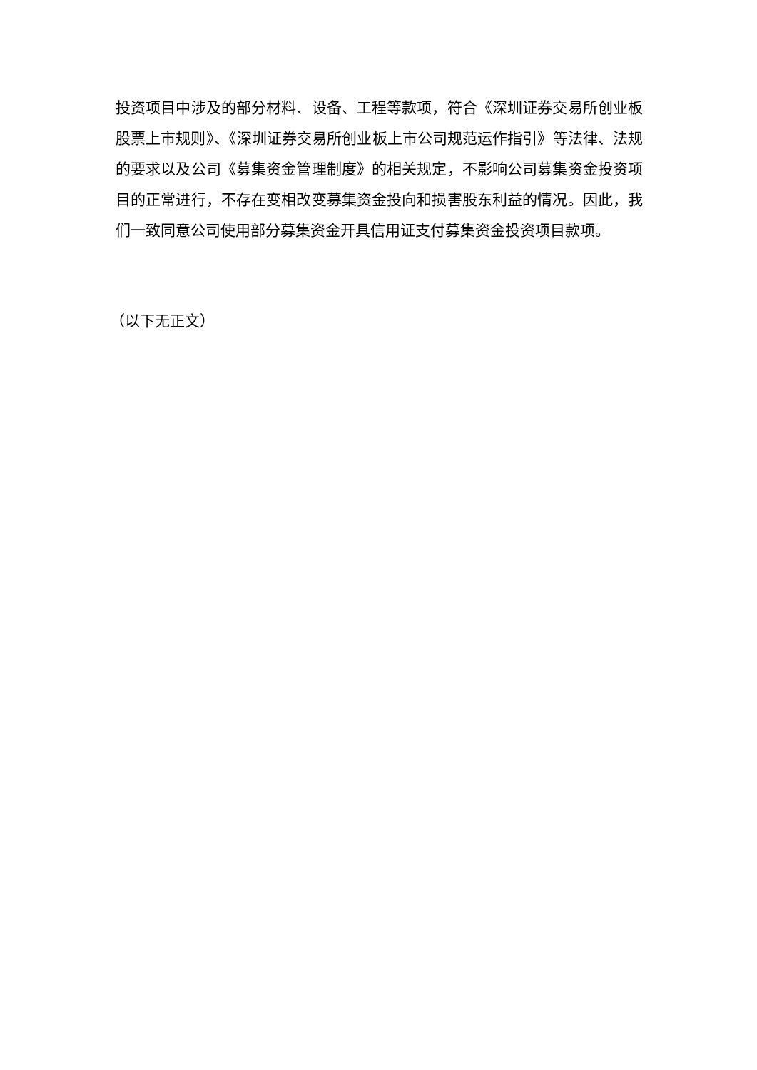投资项目中涉及的部分材料、设备、工程等款项，符合《深圳证券交易所创业板股票上市规则》、《深圳证券交易所创业板上市公司规范运作指引》等法律、法规的要求以及公司《募集资金管理制度》的相关规定，不影响公司募集资金投资项目的正常进行，不存在变相改变募集资金投向和损害股东利益的情况。因此，我们一致同意公司使用部分募集资金开具信用证支付募集资金投资项目款项。
（以下无正文）